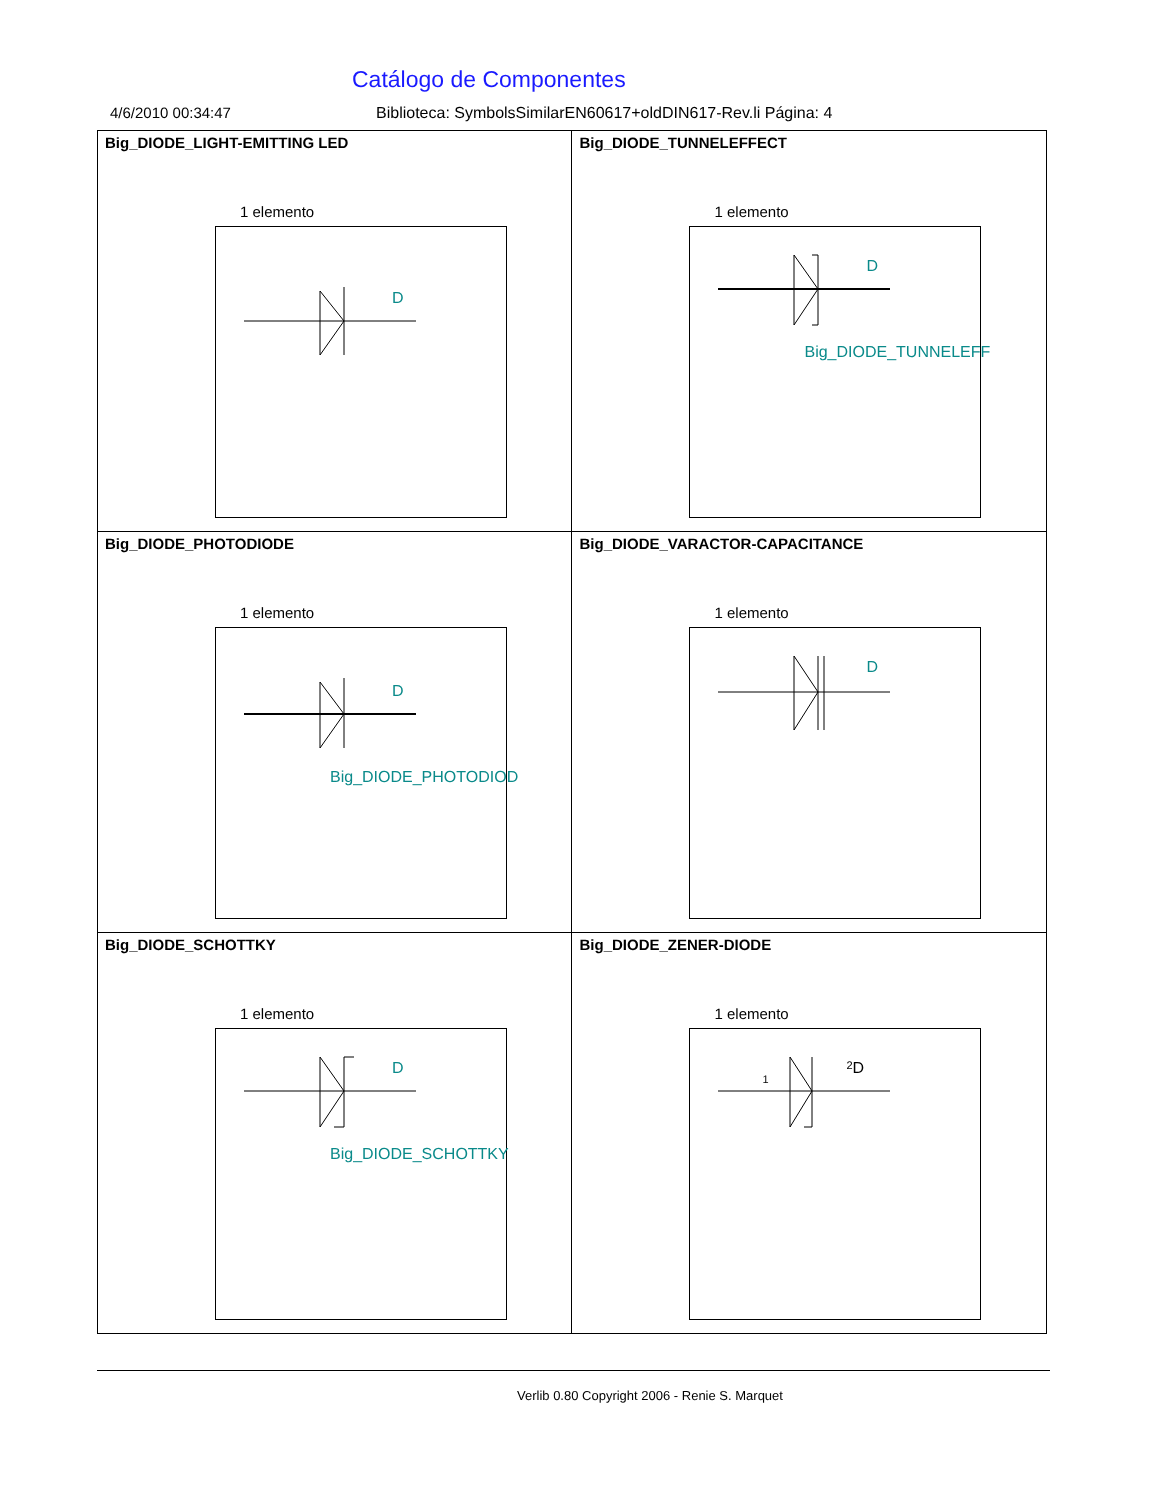Catálogo de Componentes
4/6/2010 00:34:47 Biblioteca: SymbolsSimilarEN60617+oldDIN617-Rev.li Página: 4
| Big_DIODE_LIGHT-EMITTING LED 1 elemento D | Big_DIODE_TUNNELEFFECT 1 elemento D Big_DIODE_TUNNELEFF |
| Big_DIODE_PHOTODIODE 1 elemento D Big_DIODE_PHOTODIOD | Big_DIODE_VARACTOR-CAPACITANCE 1 elemento D |
| Big_DIODE_SCHOTTKY 1 elemento D Big_DIODE_SCHOTTKY | Big_DIODE_ZENER-DIODE 1 elemento 1 2 D |
Verlib 0.80 Copyright 2006 - Renie S. Marquet